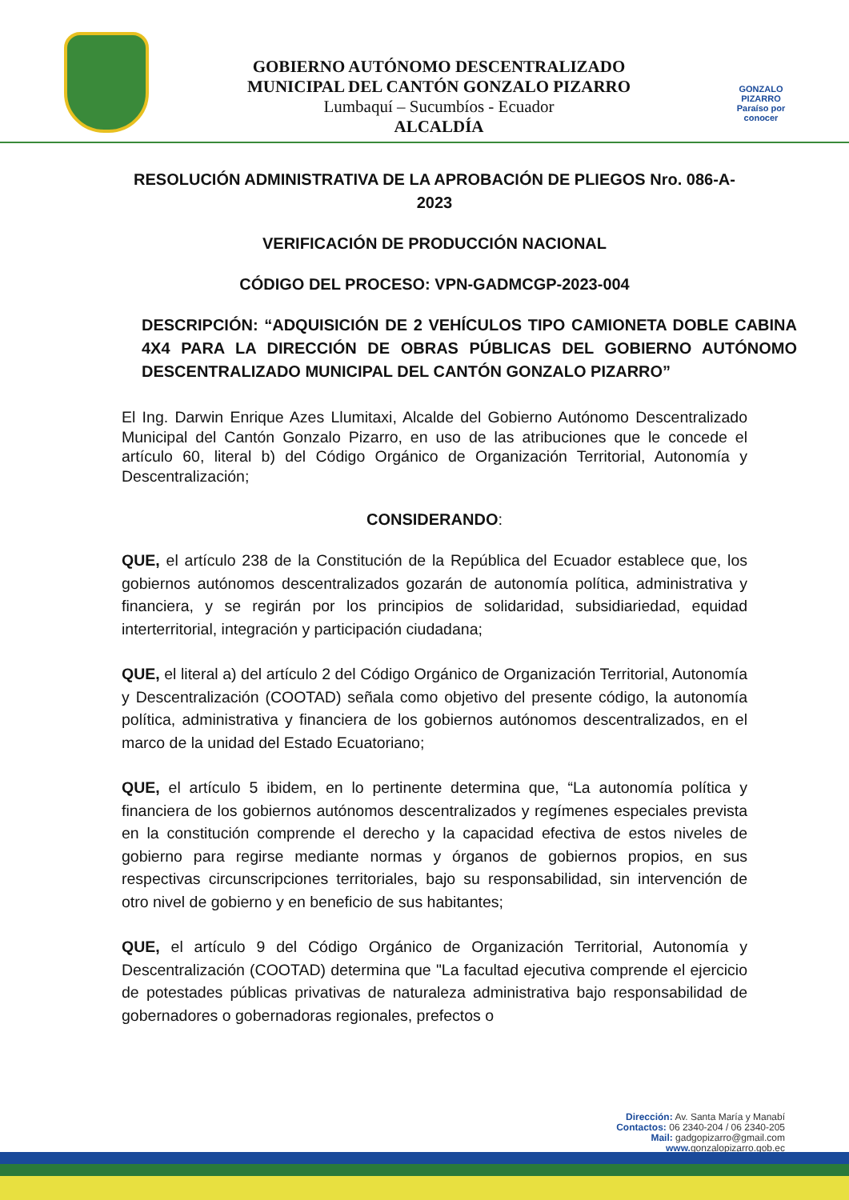GOBIERNO AUTÓNOMO DESCENTRALIZADO
MUNICIPAL DEL CANTÓN GONZALO PIZARRO
Lumbaquí – Sucumbíos - Ecuador
ALCALDÍA
GONZALO PIZARRO
Paraíso por conocer
RESOLUCIÓN ADMINISTRATIVA DE LA APROBACIÓN DE PLIEGOS Nro. 086-A-2023
VERIFICACIÓN DE PRODUCCIÓN NACIONAL
CÓDIGO DEL PROCESO: VPN-GADMCGP-2023-004
DESCRIPCIÓN: “ADQUISICIÓN DE 2 VEHÍCULOS TIPO CAMIONETA DOBLE CABINA 4X4 PARA LA DIRECCIÓN DE OBRAS PÚBLICAS DEL GOBIERNO AUTÓNOMO DESCENTRALIZADO MUNICIPAL DEL CANTÓN GONZALO PIZARRO”
El Ing. Darwin Enrique Azes Llumitaxi, Alcalde del Gobierno Autónomo Descentralizado Municipal del Cantón Gonzalo Pizarro, en uso de las atribuciones que le concede el artículo 60, literal b) del Código Orgánico de Organización Territorial, Autonomía y Descentralización;
CONSIDERANDO:
QUE, el artículo 238 de la Constitución de la República del Ecuador establece que, los gobiernos autónomos descentralizados gozarán de autonomía política, administrativa y financiera, y se regirán por los principios de solidaridad, subsidiariedad, equidad interterritorial, integración y participación ciudadana;
QUE, el literal a) del artículo 2 del Código Orgánico de Organización Territorial, Autonomía y Descentralización (COOTAD) señala como objetivo del presente código, la autonomía política, administrativa y financiera de los gobiernos autónomos descentralizados, en el marco de la unidad del Estado Ecuatoriano;
QUE, el artículo 5 ibidem, en lo pertinente determina que, “La autonomía política y financiera de los gobiernos autónomos descentralizados y regímenes especiales prevista en la constitución comprende el derecho y la capacidad efectiva de estos niveles de gobierno para regirse mediante normas y órganos de gobiernos propios, en sus respectivas circunscripciones territoriales, bajo su responsabilidad, sin intervención de otro nivel de gobierno y en beneficio de sus habitantes;
QUE, el artículo 9 del Código Orgánico de Organización Territorial, Autonomía y Descentralización (COOTAD) determina que "La facultad ejecutiva comprende el ejercicio de potestades públicas privativas de naturaleza administrativa bajo responsabilidad de gobernadores o gobernadoras regionales, prefectos o
Dirección: Av. Santa María y Manabí
Contactos: 06 2340-204 / 06 2340-205
Mail: gadgopizarro@gmail.com
www. gonzalopizarro.gob.ec